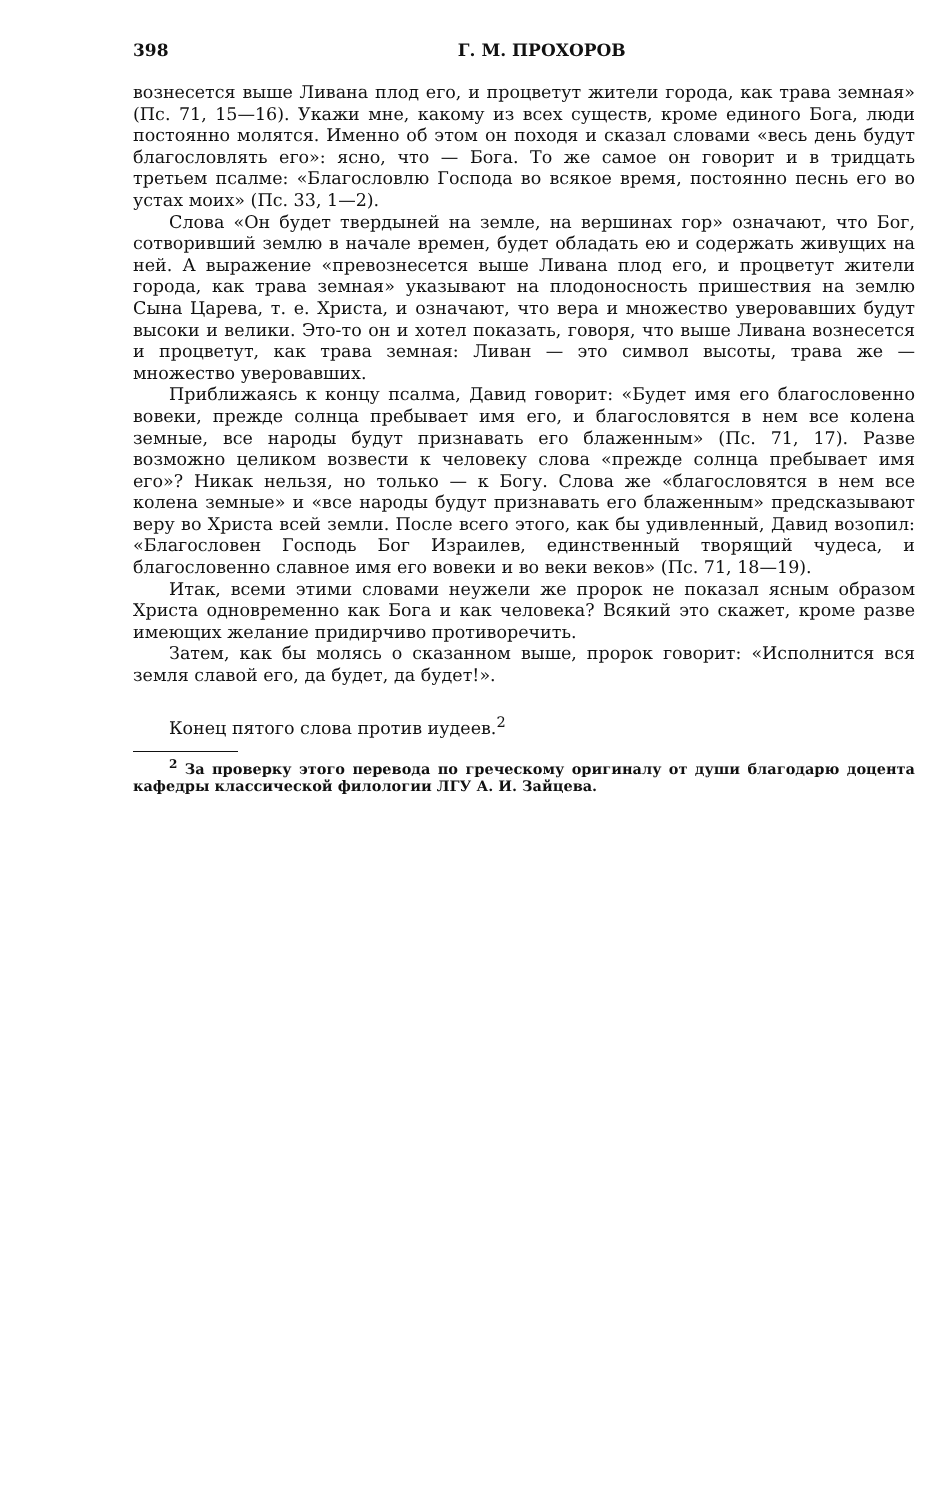398 Г. М. ПРОХОРОВ
вознесется выше Ливана плод его, и процветут жители города, как трава земная» (Пс. 71, 15—16). Укажи мне, какому из всех существ, кроме единого Бога, люди постоянно молятся. Именно об этом он походя и сказал словами «весь день будут благословлять его»: ясно, что — Бога. То же самое он говорит и в тридцать третьем псалме: «Благословлю Господа во всякое время, постоянно песнь его во устах моих» (Пс. 33, 1—2).
Слова «Он будет твердыней на земле, на вершинах гор» означают, что Бог, сотворивший землю в начале времен, будет обладать ею и содержать живущих на ней. А выражение «превознесется выше Ливана плод его, и процветут жители города, как трава земная» указывают на плодоносность пришествия на землю Сына Царева, т. е. Христа, и означают, что вера и множество уверовавших будут высоки и велики. Это-то он и хотел показать, говоря, что выше Ливана вознесется и процветут, как трава земная: Ливан — это символ высоты, трава же — множество уверовавших.
Приближаясь к концу псалма, Давид говорит: «Будет имя его благословенно вовеки, прежде солнца пребывает имя его, и благословятся в нем все колена земные, все народы будут признавать его блаженным» (Пс. 71, 17). Разве возможно целиком возвести к человеку слова «прежде солнца пребывает имя его»? Никак нельзя, но только — к Богу. Слова же «благословятся в нем все колена земные» и «все народы будут признавать его блаженным» предсказывают веру во Христа всей земли. После всего этого, как бы удивленный, Давид возопил: «Благословен Господь Бог Израилев, единственный творящий чудеса, и благословенно славное имя его вовеки и во веки веков» (Пс. 71, 18—19).
Итак, всеми этими словами неужели же пророк не показал ясным образом Христа одновременно как Бога и как человека? Всякий это скажет, кроме разве имеющих желание придирчиво противоречить.
Затем, как бы молясь о сказанном выше, пророк говорит: «Исполнится вся земля славой его, да будет, да будет!».
Конец пятого слова против иудеев.<sup>2</sup>
<sup>2</sup> За проверку этого перевода по греческому оригиналу от души благодарю доцента кафедры классической филологии ЛГУ А. И. Зайцева.